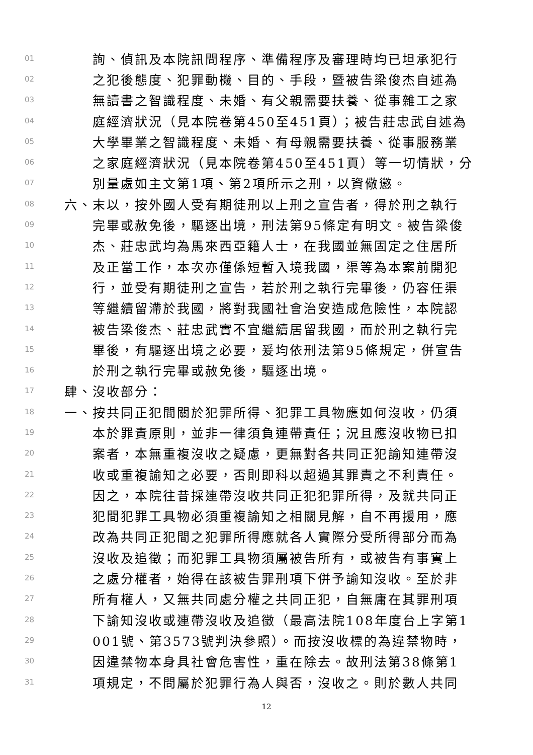01 詢、偵訊及本院訊問程序、準備程序及審理時均已坦承犯行
02 之犯後態度、犯罪動機、目的、手段，暨被告梁俊杰自述為
03 無讀書之智識程度、未婚、有父親需要扶養、從事雜工之家
04 庭經濟狀況（見本院卷第450至451頁）；被告莊忠武自述為
05 大學畢業之智識程度、未婚、有母親需要扶養、從事服務業
06 之家庭經濟狀況（見本院卷第450至451頁）等一切情狀，分
07 別量處如主文第1項、第2項所示之刑，以資儆懲。
08 六、末以，按外國人受有期徒刑以上刑之宣告者，得於刑之執行
09 完畢或赦免後，驅逐出境，刑法第95條定有明文。被告梁俊
10 杰、莊忠武均為馬來西亞籍人士，在我國並無固定之住居所
11 及正當工作，本次亦僅係短暫入境我國，渠等為本案前開犯
12 行，並受有期徒刑之宣告，若於刑之執行完畢後，仍容任渠
13 等繼續留滯於我國，將對我國社會治安造成危險性，本院認
14 被告梁俊杰、莊忠武實不宜繼續居留我國，而於刑之執行完
15 畢後，有驅逐出境之必要，爰均依刑法第95條規定，併宣告
16 於刑之執行完畢或赦免後，驅逐出境。
17 肆、沒收部分：
18 一、按共同正犯間關於犯罪所得、犯罪工具物應如何沒收，仍須
19 本於罪責原則，並非一律須負連帶責任；況且應沒收物已扣
20 案者，本無重複沒收之疑慮，更無對各共同正犯諭知連帶沒
21 收或重複諭知之必要，否則即科以超過其罪責之不利責任。
22 因之，本院往昔採連帶沒收共同正犯犯罪所得，及就共同正
23 犯間犯罪工具物必須重複諭知之相關見解，自不再援用，應
24 改為共同正犯間之犯罪所得應就各人實際分受所得部分而為
25 沒收及追徵；而犯罪工具物須屬被告所有，或被告有事實上
26 之處分權者，始得在該被告罪刑項下併予諭知沒收。至於非
27 所有權人，又無共同處分權之共同正犯，自無庸在其罪刑項
28 下諭知沒收或連帶沒收及追徵（最高法院108年度台上字第1
29 001號、第3573號判決參照）。而按沒收標的為違禁物時，
30 因違禁物本身具社會危害性，重在除去。故刑法第38條第1
31 項規定，不問屬於犯罪行為人與否，沒收之。則於數人共同
12